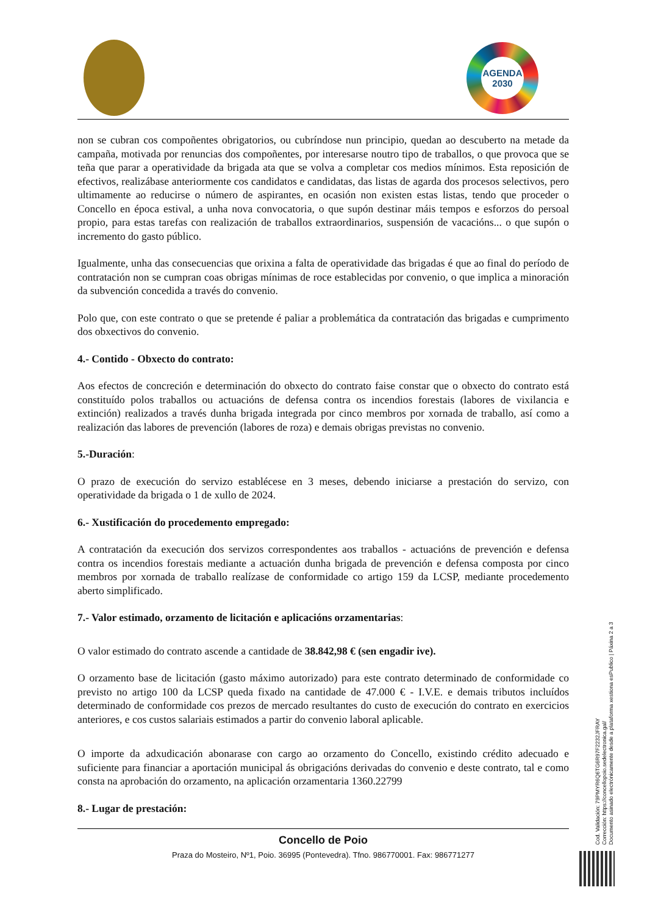AGENDA
2030
non se cubran cos compoñentes obrigatorios, ou cubríndose nun principio, quedan ao descuberto na metade da campaña, motivada por renuncias dos compoñentes, por interesarse noutro tipo de traballos, o que provoca que se teña que parar a operatividade da brigada ata que se volva a completar cos medios mínimos. Esta reposición de efectivos, realizábase anteriormente cos candidatos e candidatas, das listas de agarda dos procesos selectivos, pero ultimamente ao reducirse o número de aspirantes, en ocasión non existen estas listas, tendo que proceder o Concello en época estival, a unha nova convocatoria, o que supón destinar máis tempos e esforzos do persoal propio, para estas tarefas con realización de traballos extraordinarios, suspensión de vacacións... o que supón o incremento do gasto público.
Igualmente, unha das consecuencias que orixina a falta de operatividade das brigadas é que ao final do período de contratación non se cumpran coas obrigas mínimas de roce establecidas por convenio, o que implica a minoración da subvención concedida a través do convenio.
Polo que, con este contrato o que se pretende é paliar a problemática da contratación das brigadas e cumprimento dos obxectivos do convenio.
4.- Contido - Obxecto do contrato:
Aos efectos de concreción e determinación do obxecto do contrato faise constar que o obxecto do contrato está constituído polos traballos ou actuacións de defensa contra os incendios forestais (labores de vixilancia e extinción) realizados a través dunha brigada integrada por cinco membros por xornada de traballo, así como a realización das labores de prevención (labores de roza) e demais obrigas previstas no convenio.
5.-Duración:
O prazo de execución do servizo establécese en 3 meses, debendo iniciarse a prestación do servizo, con operatividade da brigada o 1 de xullo de 2024.
6.- Xustificación do procedemento empregado:
A contratación da execución dos servizos correspondentes aos traballos - actuacións de prevención e defensa contra os incendios forestais mediante a actuación dunha brigada de prevención e defensa composta por cinco membros por xornada de traballo realízase de conformidade co artigo 159 da LCSP, mediante procedemento aberto simplificado.
7.- Valor estimado, orzamento de licitación e aplicacións orzamentarias:
O valor estimado do contrato ascende a cantidade de 38.842,98 € (sen engadir ive).
O orzamento base de licitación (gasto máximo autorizado) para este contrato determinado de conformidade co previsto no artigo 100 da LCSP queda fixado na cantidade de 47.000 € - I.V.E. e demais tributos incluídos determinado de conformidade cos prezos de mercado resultantes do custo de execución do contrato en exercicios anteriores, e cos custos salariais estimados a partir do convenio laboral aplicable.
O importe da adxudicación abonarase con cargo ao orzamento do Concello, existindo crédito adecuado e suficiente para financiar a aportación municipal ás obrigacións derivadas do convenio e deste contrato, tal e como consta na aprobación do orzamento, na aplicación orzamentaria 1360.22799
8.- Lugar de prestación:
Concello de Poio
Praza do Mosteiro, Nº1, Poio. 36995 (Pontevedra). Tfno. 986770001. Fax: 986771277
Cod. Validación: 79PMYR6Q6TG6R97F2232JFRAY
Corrección: https://concellopoio.sedelectronica.gal/
Documento asinado electrónicamente desde a plataforma xestiona esPublico | Páxina 2 a 3